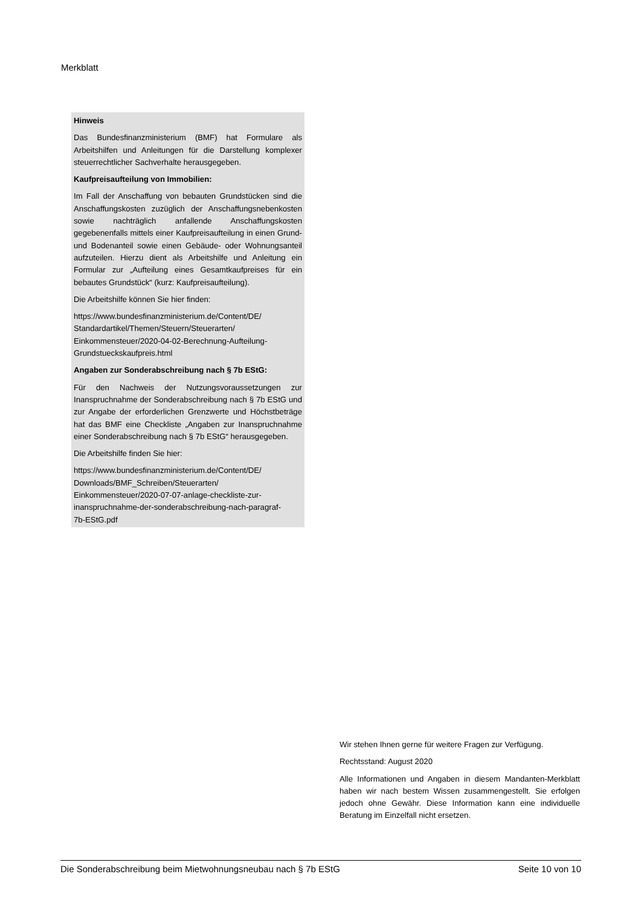Merkblatt
Hinweis
Das Bundesfinanzministerium (BMF) hat Formulare als Arbeitshilfen und Anleitungen für die Darstellung komplexer steuerrechtlicher Sachverhalte herausgegeben.
Kaufpreisaufteilung von Immobilien:
Im Fall der Anschaffung von bebauten Grundstücken sind die Anschaffungskosten zuzüglich der Anschaffungsnebenkosten sowie nachträglich anfallende Anschaffungskosten gegebenenfalls mittels einer Kaufpreisaufteilung in einen Grund- und Bodenanteil sowie einen Gebäude- oder Wohnungsanteil aufzuteilen. Hierzu dient als Arbeitshilfe und Anleitung ein Formular zur „Aufteilung eines Gesamtkaufpreises für ein bebautes Grundstück“ (kurz: Kaufpreisaufteilung).
Die Arbeitshilfe können Sie hier finden:
https://www.bundesfinanzministerium.de/Content/DE/
Standardartikel/Themen/Steuern/Steuerarten/
Einkommensteuer/2020-04-02-Berechnung-Aufteilung-
Grundstueckskaufpreis.html
Angaben zur Sonderabschreibung nach § 7b EStG:
Für den Nachweis der Nutzungsvoraussetzungen zur Inanspruchnahme der Sonderabschreibung nach § 7b EStG und zur Angabe der erforderlichen Grenzwerte und Höchstbeträge hat das BMF eine Checkliste „Angaben zur Inanspruchnahme einer Sonderabschreibung nach § 7b EStG“ herausgegeben.
Die Arbeitshilfe finden Sie hier:
https://www.bundesfinanzministerium.de/Content/DE/
Downloads/BMF_Schreiben/Steuerarten/
Einkommensteuer/2020-07-07-anlage-checkliste-zur-
inanspruchnahme-der-sonderabschreibung-nach-paragraf-
7b-EStG.pdf
Wir stehen Ihnen gerne für weitere Fragen zur Verfügung.
Rechtsstand: August 2020
Alle Informationen und Angaben in diesem Mandanten-Merkblatt haben wir nach bestem Wissen zusammengestellt. Sie erfolgen jedoch ohne Gewähr. Diese Information kann eine individuelle Beratung im Einzelfall nicht ersetzen.
Die Sonderabschreibung beim Mietwohnungsneubau nach § 7b EStG Seite 10 von 10